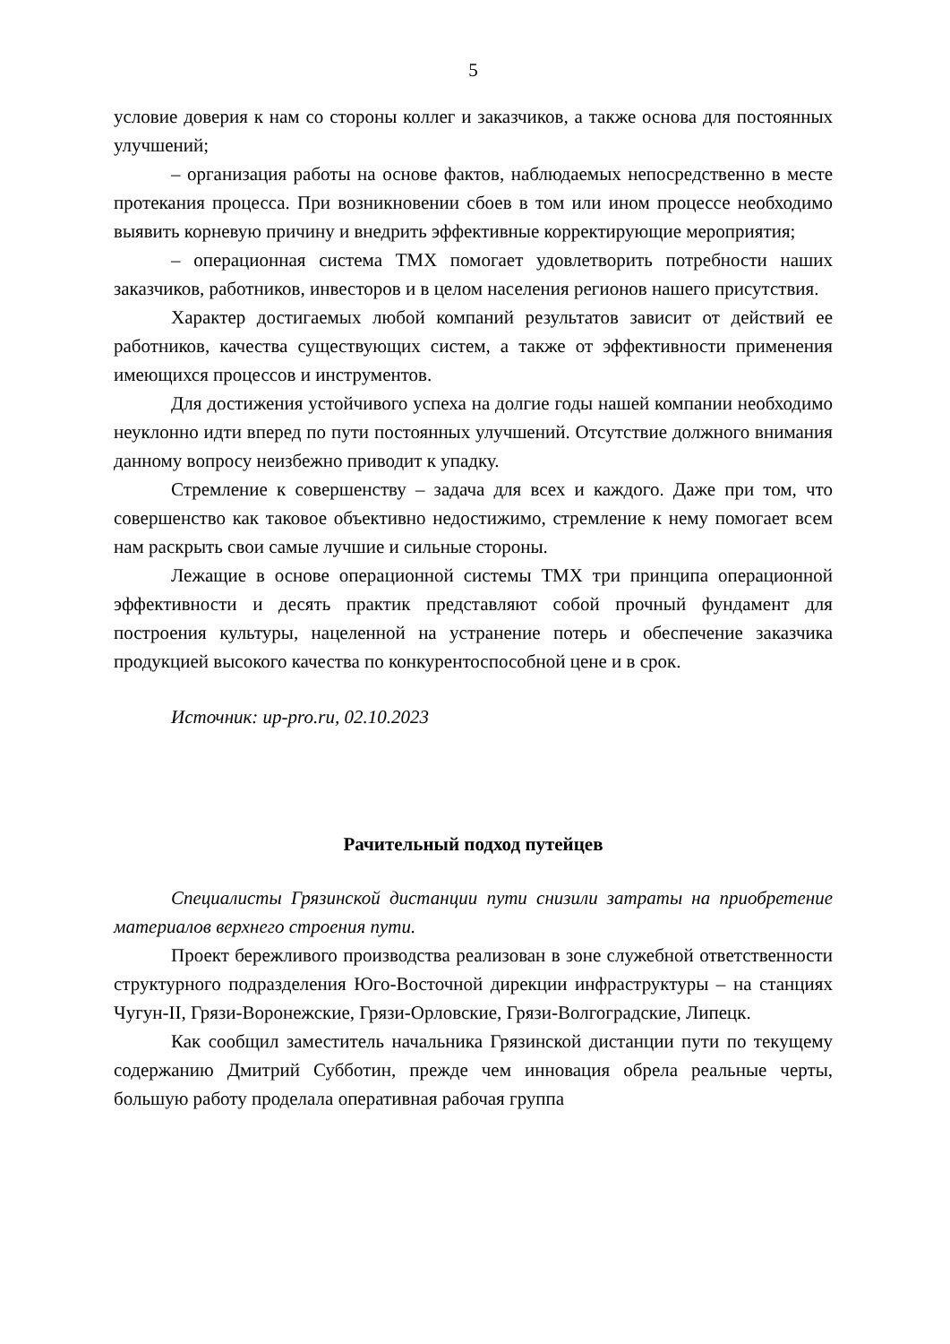5
условие доверия к нам со стороны коллег и заказчиков, а также основа для постоянных улучшений;
– организация работы на основе фактов, наблюдаемых непосредственно в месте протекания процесса. При возникновении сбоев в том или ином процессе необходимо выявить корневую причину и внедрить эффективные корректирующие мероприятия;
– операционная система ТМХ помогает удовлетворить потребности наших заказчиков, работников, инвесторов и в целом населения регионов нашего присутствия.
Характер достигаемых любой компаний результатов зависит от действий ее работников, качества существующих систем, а также от эффективности применения имеющихся процессов и инструментов.
Для достижения устойчивого успеха на долгие годы нашей компании необходимо неуклонно идти вперед по пути постоянных улучшений. Отсутствие должного внимания данному вопросу неизбежно приводит к упадку.
Стремление к совершенству – задача для всех и каждого. Даже при том, что совершенство как таковое объективно недостижимо, стремление к нему помогает всем нам раскрыть свои самые лучшие и сильные стороны.
Лежащие в основе операционной системы ТМХ три принципа операционной эффективности и десять практик представляют собой прочный фундамент для построения культуры, нацеленной на устранение потерь и обеспечение заказчика продукцией высокого качества по конкурентоспособной цене и в срок.
Источник: up-pro.ru, 02.10.2023
Рачительный подход путейцев
Специалисты Грязинской дистанции пути снизили затраты на приобретение материалов верхнего строения пути.
Проект бережливого производства реализован в зоне служебной ответственности структурного подразделения Юго-Восточной дирекции инфраструктуры – на станциях Чугун-II, Грязи-Воронежские, Грязи-Орловские, Грязи-Волгоградские, Липецк.
Как сообщил заместитель начальника Грязинской дистанции пути по текущему содержанию Дмитрий Субботин, прежде чем инновация обрела реальные черты, большую работу проделала оперативная рабочая группа